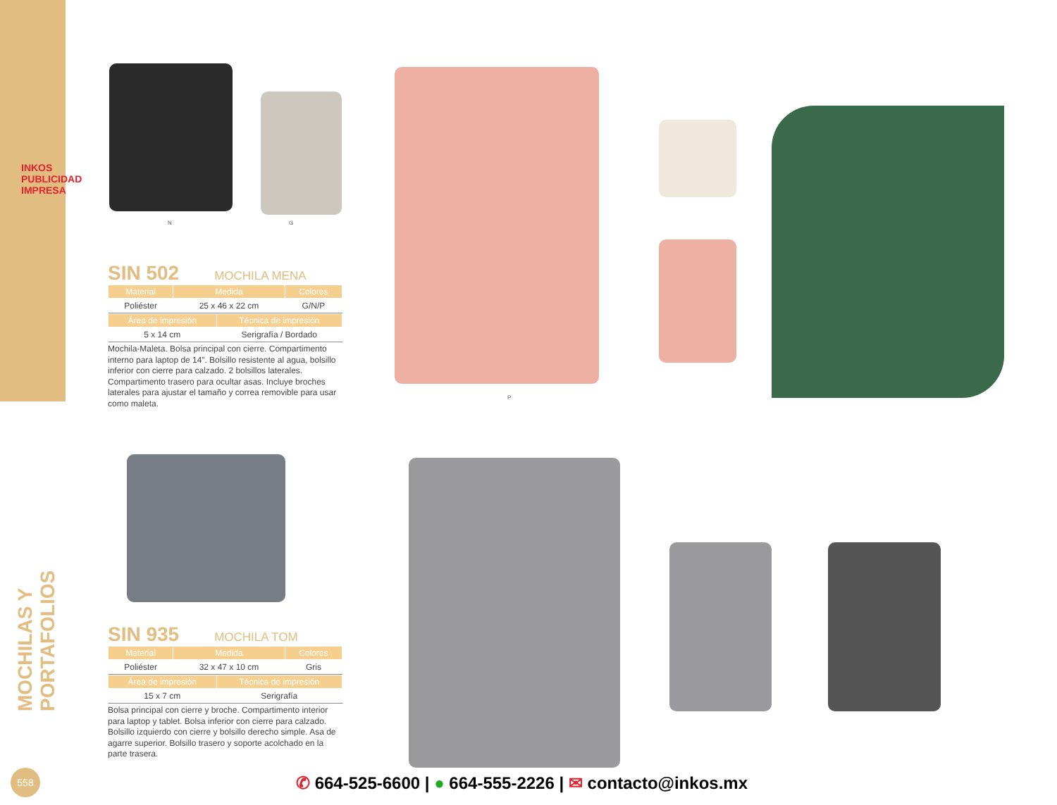INKOS PUBLICIDAD IMPRESA
MOCHILAS Y PORTAFOLIOS
N G
P
SIN 502 MOCHILA MENA
| Material | Medida | Colores |
| --- | --- | --- |
| Poliéster | 25 x 46 x 22 cm | G/N/P |
| Área de impresión | Técnica de impresión |
| --- | --- |
| 5 x 14 cm | Serigrafía / Bordado |
Mochila-Maleta. Bolsa principal con cierre. Compartimento interno para laptop de 14”. Bolsillo resistente al agua, bolsillo inferior con cierre para calzado. 2 bolsillos laterales. Compartimento trasero para ocultar asas. Incluye broches laterales para ajustar el tamaño y correa removible para usar como maleta.
SIN 935 MOCHILA TOM
| Material | Medida | Colores |
| --- | --- | --- |
| Poliéster | 32 x 47 x 10 cm | Gris |
| Área de impresión | Técnica de impresión |
| --- | --- |
| 15 x 7 cm | Serigrafía |
Bolsa principal con cierre y broche. Compartimento interior para laptop y tablet. Bolsa inferior con cierre para calzado. Bolsillo izquierdo con cierre y bolsillo derecho simple. Asa de agarre superior. Bolsillo trasero y soporte acolchado en la parte trasera.
558
✆ 664-525-6600 | ● 664-555-2226 | ✉ contacto@inkos.mx